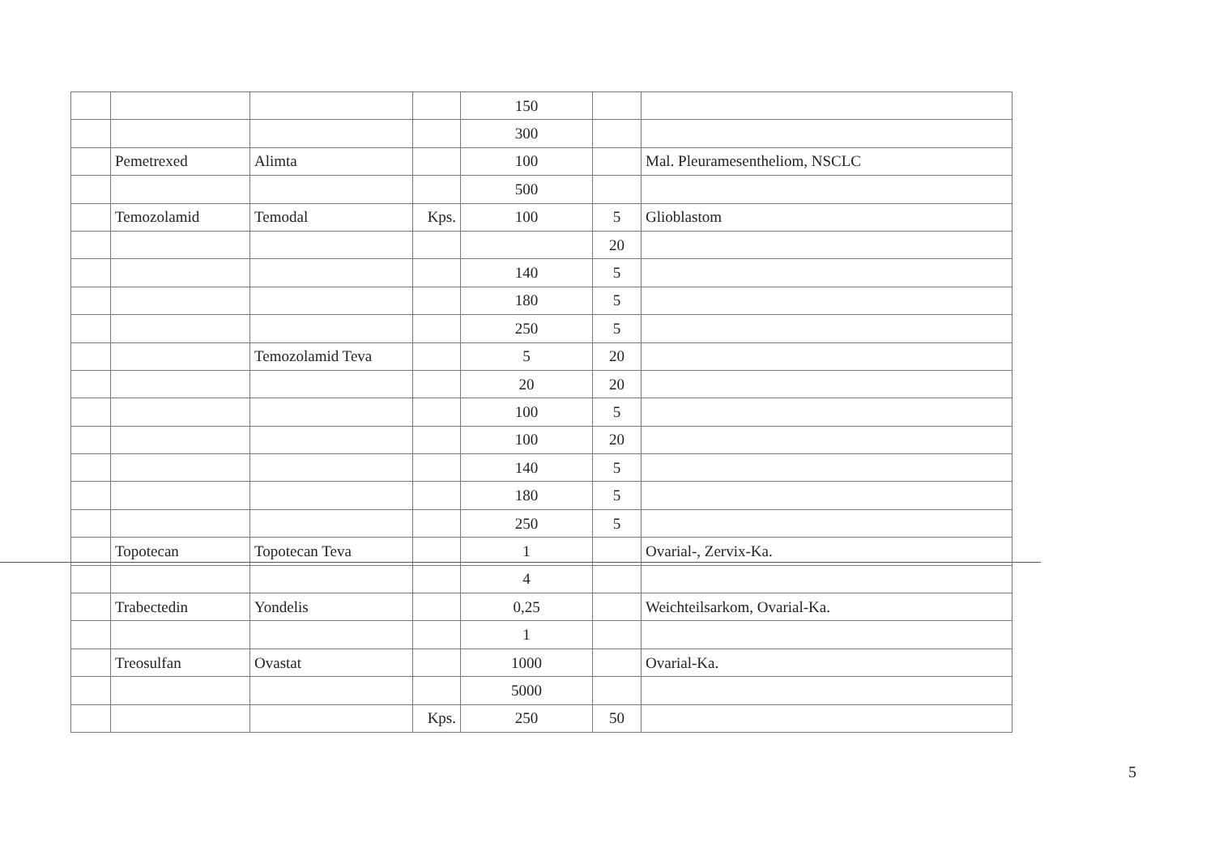| | | | | 150 | | |
| | | | | 300 | | |
| | Pemetrexed | Alimta | | 100 | | Mal. Pleuramesentheliom, NSCLC |
| | | | | 500 | | |
| | Temozolamid | Temodal | Kps. | 100 | 5 | Glioblastom |
| | | | | | 20 | |
| | | | | 140 | 5 | |
| | | | | 180 | 5 | |
| | | | | 250 | 5 | |
| | | Temozolamid Teva | | 5 | 20 | |
| | | | | 20 | 20 | |
| | | | | 100 | 5 | |
| | | | | 100 | 20 | |
| | | | | 140 | 5 | |
| | | | | 180 | 5 | |
| | | | | 250 | 5 | |
| | Topotecan | Topotecan Teva | | 1 | | Ovarial-, Zervix-Ka. |
| | | | | 4 | | |
| | Trabectedin | Yondelis | | 0,25 | | Weichteilsarkom, Ovarial-Ka. |
| | | | | 1 | | |
| | Treosulfan | Ovastat | | 1000 | | Ovarial-Ka. |
| | | | | 5000 | | |
| | | | Kps. | 250 | 50 | |
5